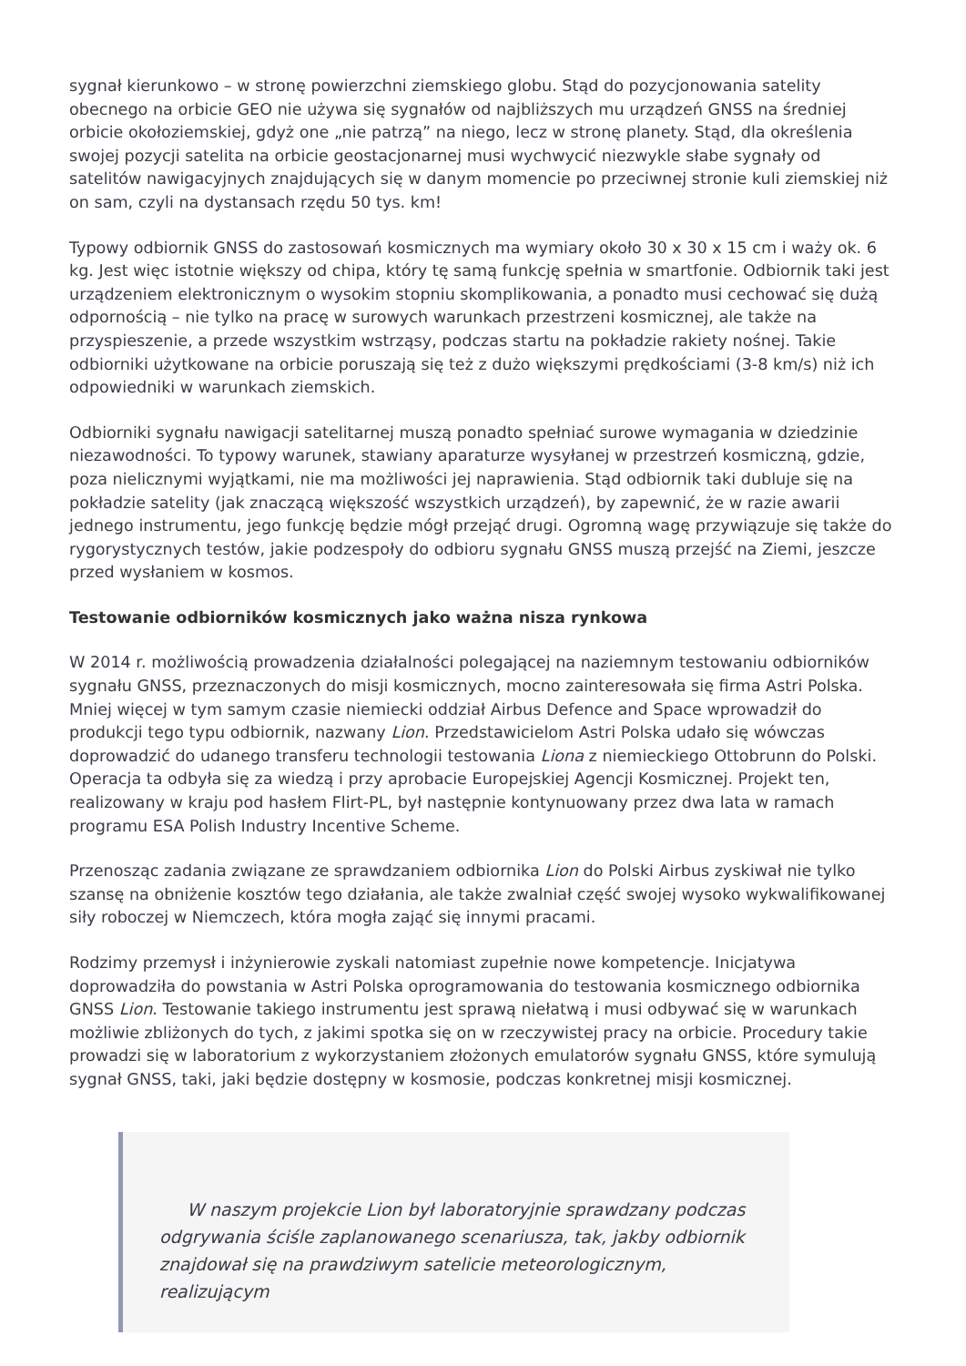sygnał kierunkowo – w stronę powierzchni ziemskiego globu. Stąd do pozycjonowania satelity obecnego na orbicie GEO nie używa się sygnałów od najbliższych mu urządzeń GNSS na średniej orbicie okołoziemskiej, gdyż one „nie patrzą” na niego, lecz w stronę planety. Stąd, dla określenia swojej pozycji satelita na orbicie geostacjonarnej musi wychwycić niezwykle słabe sygnały od satelitów nawigacyjnych znajdujących się w danym momencie po przeciwnej stronie kuli ziemskiej niż on sam, czyli na dystansach rzędu 50 tys. km!
Typowy odbiornik GNSS do zastosowań kosmicznych ma wymiary około 30 x 30 x 15 cm i waży ok. 6 kg. Jest więc istotnie większy od chipa, który tę samą funkcję spełnia w smartfonie. Odbiornik taki jest urządzeniem elektronicznym o wysokim stopniu skomplikowania, a ponadto musi cechować się dużą odpornością – nie tylko na pracę w surowych warunkach przestrzeni kosmicznej, ale także na przyspieszenie, a przede wszystkim wstrząsy, podczas startu na pokładzie rakiety nośnej. Takie odbiorniki użytkowane na orbicie poruszają się też z dużo większymi prędkościami (3-8 km/s) niż ich odpowiedniki w warunkach ziemskich.
Odbiorniki sygnału nawigacji satelitarnej muszą ponadto spełniać surowe wymagania w dziedzinie niezawodności. To typowy warunek, stawiany aparaturze wysyłanej w przestrzeń kosmiczną, gdzie, poza nielicznymi wyjątkami, nie ma możliwości jej naprawienia. Stąd odbiornik taki dubluje się na pokładzie satelity (jak znaczącą większość wszystkich urządzeń), by zapewnić, że w razie awarii jednego instrumentu, jego funkcję będzie mógł przejąć drugi. Ogromną wagę przywiązuje się także do rygorystycznych testów, jakie podzespoły do odbioru sygnału GNSS muszą przejść na Ziemi, jeszcze przed wysłaniem w kosmos.
Testowanie odbiorników kosmicznych jako ważna nisza rynkowa
W 2014 r. możliwością prowadzenia działalności polegającej na naziemnym testowaniu odbiorników sygnału GNSS, przeznaczonych do misji kosmicznych, mocno zainteresowała się firma Astri Polska. Mniej więcej w tym samym czasie niemiecki oddział Airbus Defence and Space wprowadził do produkcji tego typu odbiornik, nazwany Lion. Przedstawicielom Astri Polska udało się wówczas doprowadzić do udanego transferu technologii testowania Liona z niemieckiego Ottobrunn do Polski. Operacja ta odbyła się za wiedzą i przy aprobacie Europejskiej Agencji Kosmicznej. Projekt ten, realizowany w kraju pod hasłem Flirt-PL, był następnie kontynuowany przez dwa lata w ramach programu ESA Polish Industry Incentive Scheme.
Przenosząc zadania związane ze sprawdzaniem odbiornika Lion do Polski Airbus zyskiwał nie tylko szansę na obniżenie kosztów tego działania, ale także zwalniał część swojej wysoko wykwalifikowanej siły roboczej w Niemczech, która mogła zająć się innymi pracami.
Rodzimy przemysł i inżynierowie zyskali natomiast zupełnie nowe kompetencje. Inicjatywa doprowadziła do powstania w Astri Polska oprogramowania do testowania kosmicznego odbiornika GNSS Lion. Testowanie takiego instrumentu jest sprawą niełatwą i musi odbywać się w warunkach możliwie zbliżonych do tych, z jakimi spotka się on w rzeczywistej pracy na orbicie. Procedury takie prowadzi się w laboratorium z wykorzystaniem złożonych emulatorów sygnału GNSS, które symulują sygnał GNSS, taki, jaki będzie dostępny w kosmosie, podczas konkretnej misji kosmicznej.
W naszym projekcie Lion był laboratoryjnie sprawdzany podczas odgrywania ściśle zaplanowanego scenariusza, tak, jakby odbiornik znajdował się na prawdziwym satelicie meteorologicznym, realizującym